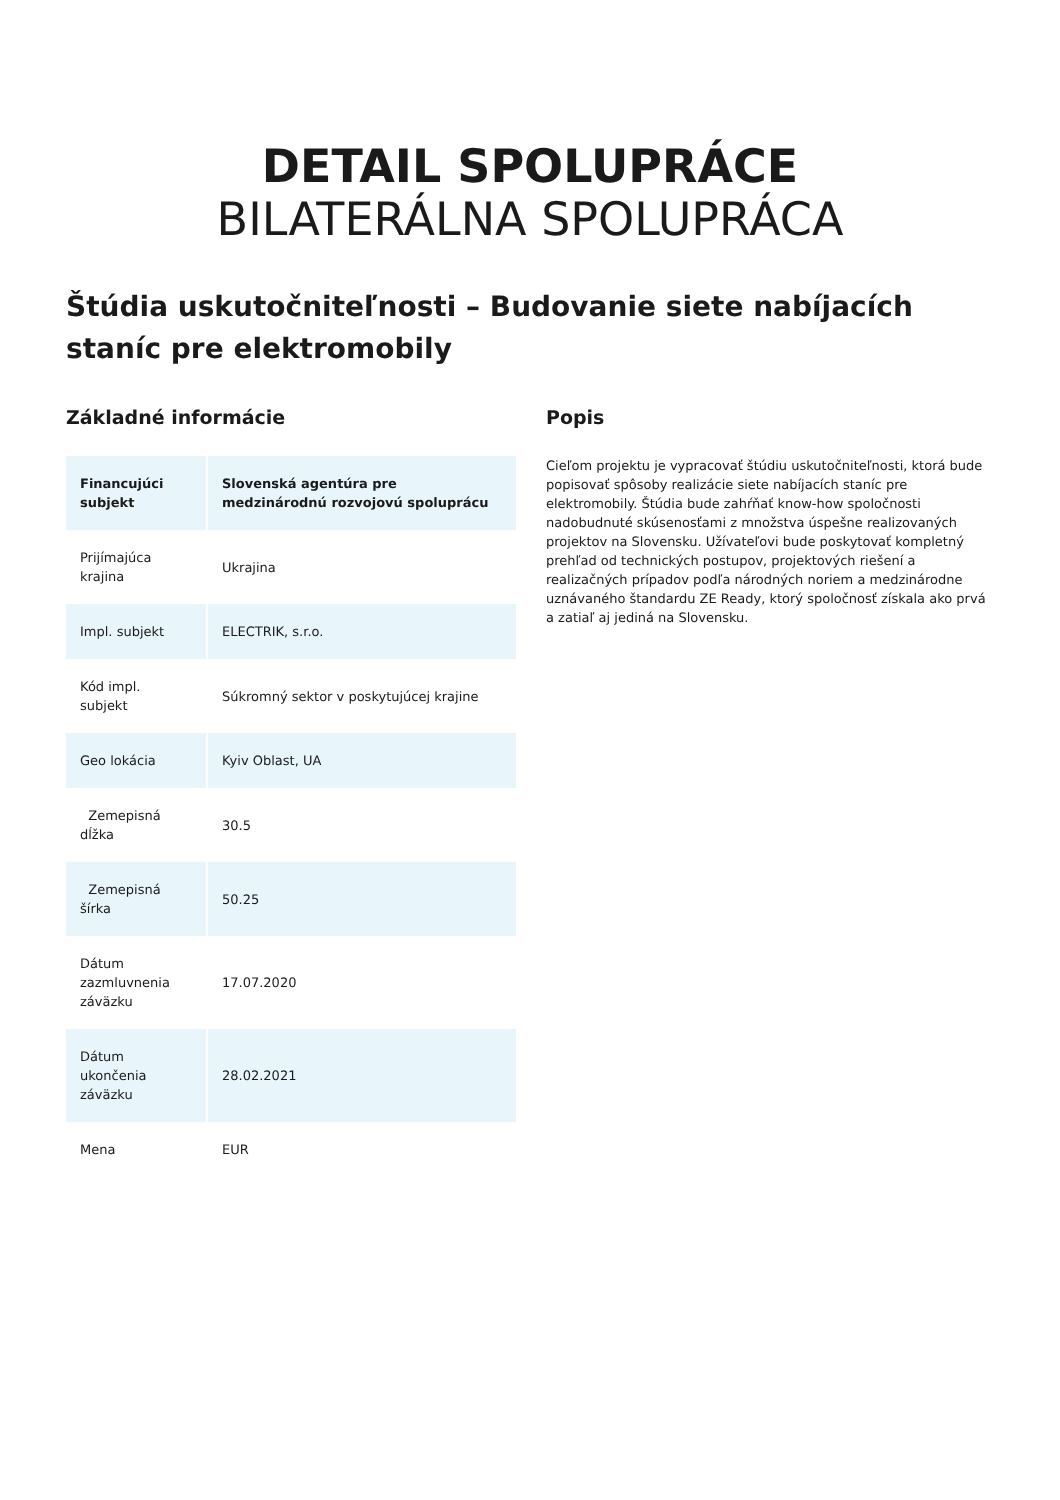DETAIL SPOLUPRÁCE
BILATERÁLNA SPOLUPRÁCA
Štúdia uskutočniteľnosti – Budovanie siete nabíjacích staníc pre elektromobily
Základné informácie
| Financujúci subjekt | Slovenská agentúra pre medzinárodnú rozvojovú spoluprácu |
| --- | --- |
| Prijímajúca krajina | Ukrajina |
| Impl. subjekt | ELECTRIK, s.r.o. |
| Kód impl. subjekt | Súkromný sektor v poskytujúcej krajine |
| Geo lokácia | Kyiv Oblast, UA |
| Zemepisná dĺžka | 30.5 |
| Zemepisná šírka | 50.25 |
| Dátum zazmluvnenia záväzku | 17.07.2020 |
| Dátum ukončenia záväzku | 28.02.2021 |
| Mena | EUR |
Popis
Cieľom projektu je vypracovať štúdiu uskutočniteľnosti, ktorá bude popisovať spôsoby realizácie siete nabíjacích staníc pre elektromobily. Štúdia bude zahŕňať know-how spoločnosti nadobudnuté skúsenosťami z množstva úspešne realizovaných projektov na Slovensku. Užívateľovi bude poskytovať kompletný prehľad od technických postupov, projektových riešení a realizačných prípadov podľa národných noriem a medzinárodne uznávaného štandardu ZE Ready, ktorý spoločnosť získala ako prvá a zatiaľ aj jediná na Slovensku.